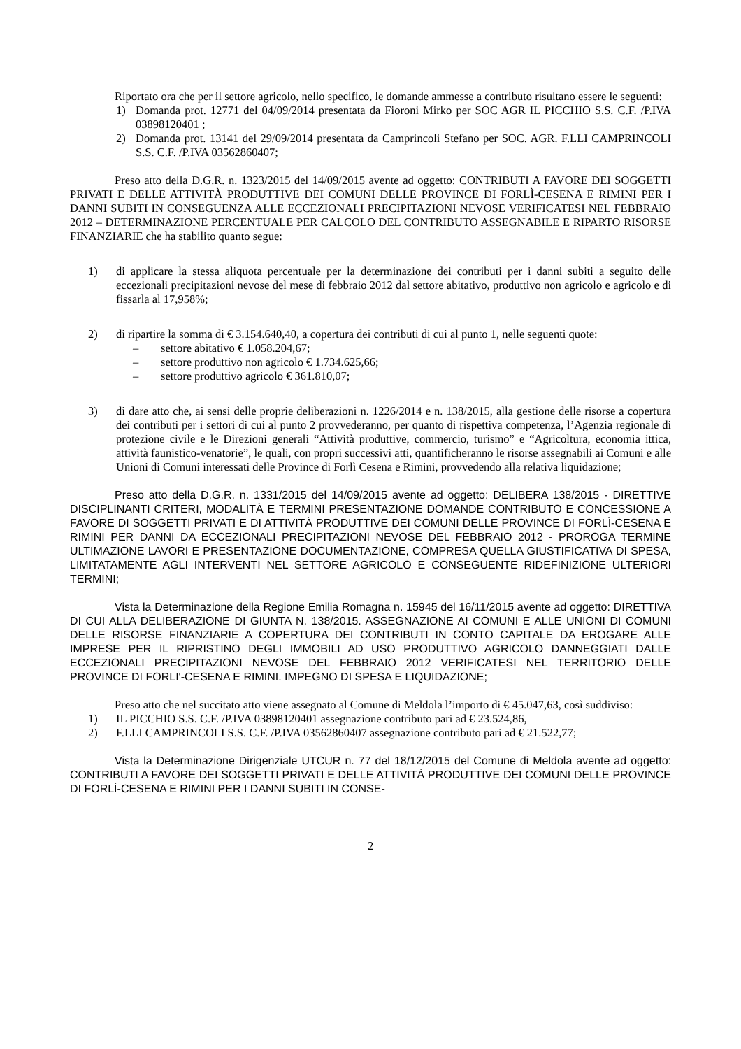Riportato ora che per il settore agricolo, nello specifico, le domande ammesse a contributo risultano essere le seguenti:
1) Domanda prot. 12771 del 04/09/2014 presentata da Fioroni Mirko per SOC AGR IL PICCHIO S.S. C.F. /P.IVA 03898120401 ;
2) Domanda prot. 13141 del 29/09/2014 presentata da Camprincoli Stefano per SOC. AGR. F.LLI CAMPRINCOLI S.S. C.F. /P.IVA 03562860407;
Preso atto della D.G.R. n. 1323/2015 del 14/09/2015 avente ad oggetto: CONTRIBUTI A FAVORE DEI SOGGETTI PRIVATI E DELLE ATTIVITÀ PRODUTTIVE DEI COMUNI DELLE PROVINCE DI FORLÌ-CESENA E RIMINI PER I DANNI SUBITI IN CONSEGUENZA ALLE ECCEZIONALI PRECIPITAZIONI NEVOSE VERIFICATESI NEL FEBBRAIO 2012 – DETERMINAZIONE PERCENTUALE PER CALCOLO DEL CONTRIBUTO ASSEGNABILE E RIPARTO RISORSE FINANZIARIE che ha stabilito quanto segue:
1) di applicare la stessa aliquota percentuale per la determinazione dei contributi per i danni subiti a seguito delle eccezionali precipitazioni nevose del mese di febbraio 2012 dal settore abitativo, produttivo non agricolo e agricolo e di fissarla al 17,958%;
2) di ripartire la somma di € 3.154.640,40, a copertura dei contributi di cui al punto 1, nelle seguenti quote:
– settore abitativo € 1.058.204,67;
– settore produttivo non agricolo € 1.734.625,66;
– settore produttivo agricolo € 361.810,07;
3) di dare atto che, ai sensi delle proprie deliberazioni n. 1226/2014 e n. 138/2015, alla gestione delle risorse a copertura dei contributi per i settori di cui al punto 2 provvederanno, per quanto di rispettiva competenza, l’Agenzia regionale di protezione civile e le Direzioni generali “Attività produttive, commercio, turismo” e “Agricoltura, economia ittica, attività faunistico-venatorie”, le quali, con propri successivi atti, quantificheranno le risorse assegnabili ai Comuni e alle Unioni di Comuni interessati delle Province di Forlì Cesena e Rimini, provvedendo alla relativa liquidazione;
Preso atto della D.G.R. n. 1331/2015 del 14/09/2015 avente ad oggetto: DELIBERA 138/2015 - DIRETTIVE DISCIPLINANTI CRITERI, MODALITÀ E TERMINI PRESENTAZIONE DOMANDE CONTRIBUTO E CONCESSIONE A FAVORE DI SOGGETTI PRIVATI E DI ATTIVITÀ PRODUTTIVE DEI COMUNI DELLE PROVINCE DI FORLÌ-CESENA E RIMINI PER DANNI DA ECCEZIONALI PRECIPITAZIONI NEVOSE DEL FEBBRAIO 2012 - PROROGA TERMINE ULTIMAZIONE LAVORI E PRESENTAZIONE DOCUMENTAZIONE, COMPRESA QUELLA GIUSTIFICATIVA DI SPESA, LIMITATAMENTE AGLI INTERVENTI NEL SETTORE AGRICOLO E CONSEGUENTE RIDEFINIZIONE ULTERIORI TERMINI;
Vista la Determinazione della Regione Emilia Romagna n. 15945 del 16/11/2015 avente ad oggetto: DIRETTIVA DI CUI ALLA DELIBERAZIONE DI GIUNTA N. 138/2015. ASSEGNAZIONE AI COMUNI E ALLE UNIONI DI COMUNI DELLE RISORSE FINANZIARIE A COPERTURA DEI CONTRIBUTI IN CONTO CAPITALE DA EROGARE ALLE IMPRESE PER IL RIPRISTINO DEGLI IMMOBILI AD USO PRODUTTIVO AGRICOLO DANNEGGIATI DALLE ECCEZIONALI PRECIPITAZIONI NEVOSE DEL FEBBRAIO 2012 VERIFICATESI NEL TERRITORIO DELLE PROVINCE DI FORLI'-CESENA E RIMINI. IMPEGNO DI SPESA E LIQUIDAZIONE;
Preso atto che nel succitato atto viene assegnato al Comune di Meldola l’importo di € 45.047,63, così suddiviso:
1) IL PICCHIO S.S. C.F. /P.IVA 03898120401 assegnazione contributo pari ad € 23.524,86,
2) F.LLI CAMPRINCOLI S.S. C.F. /P.IVA 03562860407 assegnazione contributo pari ad € 21.522,77;
Vista la Determinazione Dirigenziale UTCUR n. 77 del 18/12/2015 del Comune di Meldola avente ad oggetto: CONTRIBUTI A FAVORE DEI SOGGETTI PRIVATI E DELLE ATTIVITÀ PRODUTTIVE DEI COMUNI DELLE PROVINCE DI FORLÌ-CESENA E RIMINI PER I DANNI SUBITI IN CONSE-
2